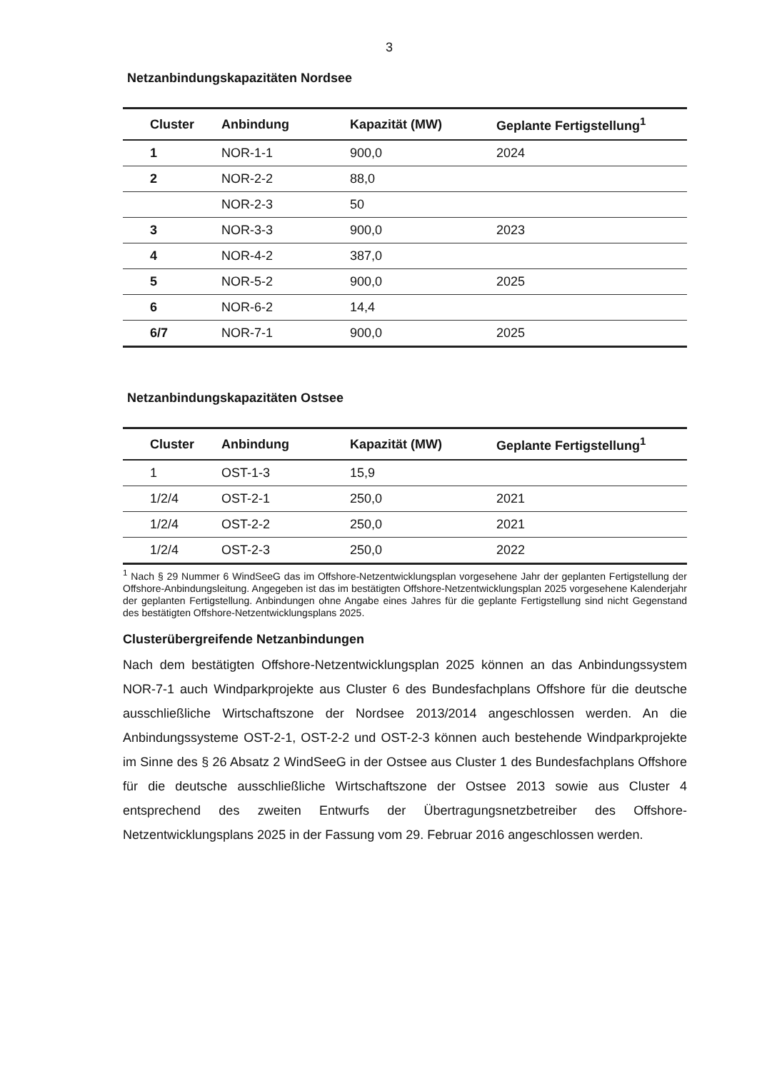3
Netzanbindungskapazitäten Nordsee
| Cluster | Anbindung | Kapazität (MW) | Geplante Fertigstellung<sup>1</sup> |
| --- | --- | --- | --- |
| 1 | NOR-1-1 | 900,0 | 2024 |
| 2 | NOR-2-2 | 88,0 | |
| | NOR-2-3 | 50 | |
| 3 | NOR-3-3 | 900,0 | 2023 |
| 4 | NOR-4-2 | 387,0 | |
| 5 | NOR-5-2 | 900,0 | 2025 |
| 6 | NOR-6-2 | 14,4 | |
| 6/7 | NOR-7-1 | 900,0 | 2025 |
Netzanbindungskapazitäten Ostsee
| Cluster | Anbindung | Kapazität (MW) | Geplante Fertigstellung<sup>1</sup> |
| --- | --- | --- | --- |
| 1 | OST-1-3 | 15,9 | |
| 1/2/4 | OST-2-1 | 250,0 | 2021 |
| 1/2/4 | OST-2-2 | 250,0 | 2021 |
| 1/2/4 | OST-2-3 | 250,0 | 2022 |
<sup>1</sup> Nach § 29 Nummer 6 WindSeeG das im Offshore-Netzentwicklungsplan vorgesehene Jahr der geplanten Fertigstellung der Offshore-Anbindungsleitung. Angegeben ist das im bestätigten Offshore-Netzentwicklungsplan 2025 vorgesehene Kalenderjahr der geplanten Fertigstellung. Anbindungen ohne Angabe eines Jahres für die geplante Fertigstellung sind nicht Gegenstand des bestätigten Offshore-Netzentwicklungsplans 2025.
Clusterübergreifende Netzanbindungen
Nach dem bestätigten Offshore-Netzentwicklungsplan 2025 können an das Anbindungssystem NOR-7-1 auch Windparkprojekte aus Cluster 6 des Bundesfachplans Offshore für die deutsche ausschließliche Wirtschaftszone der Nordsee 2013/2014 angeschlossen werden. An die Anbindungssysteme OST-2-1, OST-2-2 und OST-2-3 können auch bestehende Windparkprojekte im Sinne des § 26 Absatz 2 WindSeeG in der Ostsee aus Cluster 1 des Bundesfachplans Offshore für die deutsche ausschließliche Wirtschaftszone der Ostsee 2013 sowie aus Cluster 4 entsprechend des zweiten Entwurfs der Übertragungsnetzbetreiber des Offshore-Netzentwicklungsplans 2025 in der Fassung vom 29. Februar 2016 angeschlossen werden.